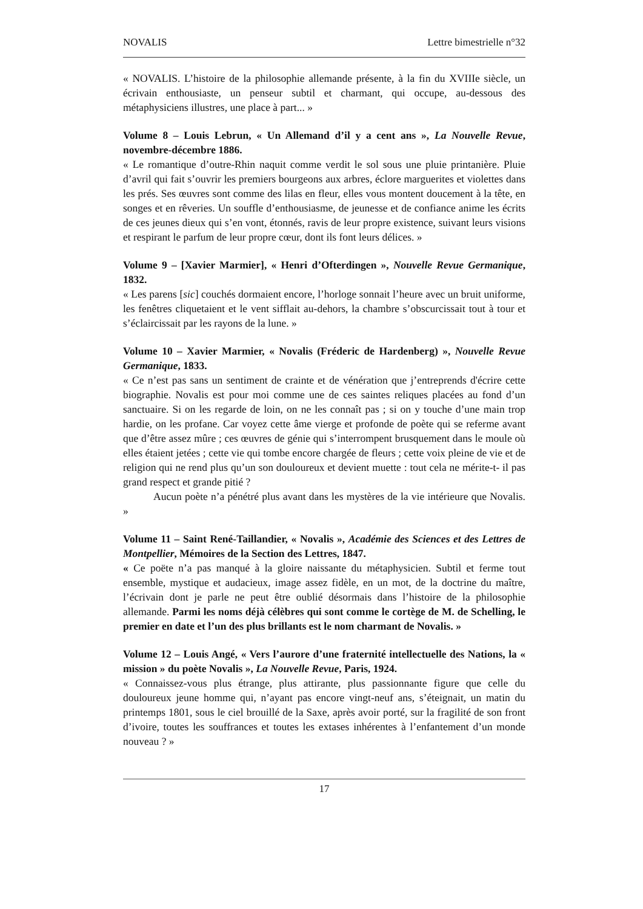NOVALIS Lettre bimestrielle n°32
« NOVALIS. L’histoire de la philosophie allemande présente, à la fin du XVIIIe siècle, un écrivain enthousiaste, un penseur subtil et charmant, qui occupe, au-dessous des métaphysiciens illustres, une place à part... »
Volume 8 – Louis Lebrun, « Un Allemand d’il y a cent ans », La Nouvelle Revue, novembre-décembre 1886.
« Le romantique d’outre-Rhin naquit comme verdit le sol sous une pluie printanière. Pluie d’avril qui fait s’ouvrir les premiers bourgeons aux arbres, éclore marguerites et violettes dans les prés. Ses œuvres sont comme des lilas en fleur, elles vous montent doucement à la tête, en songes et en rêveries. Un souffle d’enthousiasme, de jeunesse et de confiance anime les écrits de ces jeunes dieux qui s’en vont, étonnés, ravis de leur propre existence, suivant leurs visions et respirant le parfum de leur propre cœur, dont ils font leurs délices. »
Volume 9 – [Xavier Marmier], « Henri d’Ofterdingen », Nouvelle Revue Germanique, 1832.
« Les parens [sic] couchés dormaient encore, l’horloge sonnait l’heure avec un bruit uniforme, les fenêtres cliquetaient et le vent sifflait au-dehors, la chambre s’obscurcissait tout à tour et s’éclaircissait par les rayons de la lune. »
Volume 10 – Xavier Marmier, « Novalis (Fréderic de Hardenberg) », Nouvelle Revue Germanique, 1833.
« Ce n’est pas sans un sentiment de crainte et de vénération que j’entreprends d'écrire cette biographie. Novalis est pour moi comme une de ces saintes reliques placées au fond d’un sanctuaire. Si on les regarde de loin, on ne les connaît pas ; si on y touche d’une main trop hardie, on les profane. Car voyez cette âme vierge et profonde de poète qui se referme avant que d’être assez mûre ; ces œuvres de génie qui s’interrompent brusquement dans le moule où elles étaient jetées ; cette vie qui tombe encore chargée de fleurs ; cette voix pleine de vie et de religion qui ne rend plus qu’un son douloureux et devient muette : tout cela ne mérite-t- il pas grand respect et grande pitié ?
Aucun poète n’a pénétré plus avant dans les mystères de la vie intérieure que Novalis. »
Volume 11 – Saint René-Taillandier, « Novalis », Académie des Sciences et des Lettres de Montpellier, Mémoires de la Section des Lettres, 1847.
« Ce poëte n’a pas manqué à la gloire naissante du métaphysicien. Subtil et ferme tout ensemble, mystique et audacieux, image assez fidèle, en un mot, de la doctrine du maître, l’écrivain dont je parle ne peut être oublié désormais dans l’histoire de la philosophie allemande. Parmi les noms déjà célèbres qui sont comme le cortège de M. de Schelling, le premier en date et l’un des plus brillants est le nom charmant de Novalis. »
Volume 12 – Louis Angé, « Vers l’aurore d’une fraternité intellectuelle des Nations, la « mission » du poète Novalis », La Nouvelle Revue, Paris, 1924.
« Connaissez-vous plus étrange, plus attirante, plus passionnante figure que celle du douloureux jeune homme qui, n’ayant pas encore vingt-neuf ans, s’éteignait, un matin du printemps 1801, sous le ciel brouillé de la Saxe, après avoir porté, sur la fragilité de son front d’ivoire, toutes les souffrances et toutes les extases inhérentes à l’enfantement d’un monde nouveau ? »
17